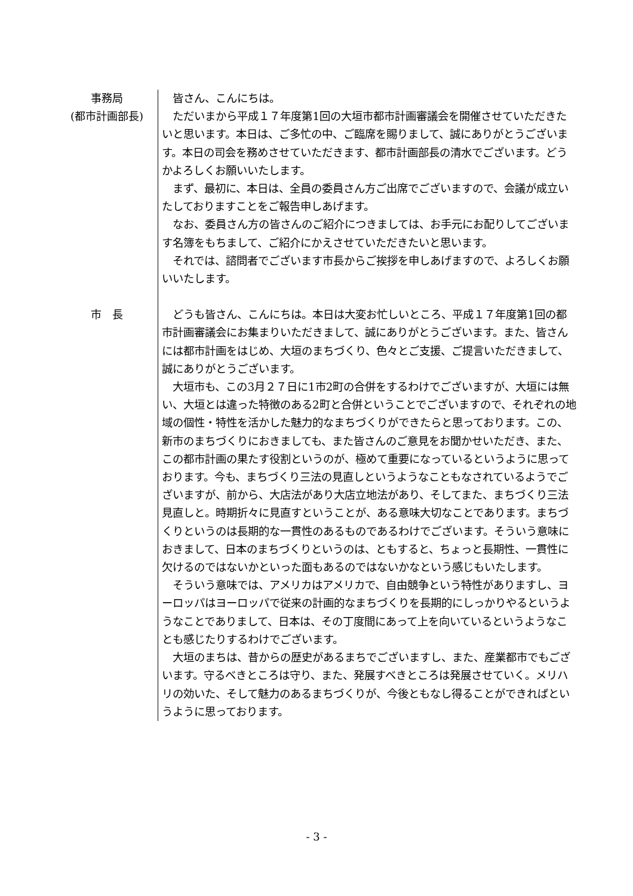事務局
(都市計画部長)
皆さん、こんにちは。
ただいまから平成１７年度第1回の大垣市都市計画審議会を開催させていただきたいと思います。本日は、ご多忙の中、ご臨席を賜りまして、誠にありがとうございます。本日の司会を務めさせていただきます、都市計画部長の清水でございます。どうかよろしくお願いいたします。
まず、最初に、本日は、全員の委員さん方ご出席でございますので、会議が成立いたしておりますことをご報告申しあげます。
なお、委員さん方の皆さんのご紹介につきましては、お手元にお配りしてございます名簿をもちまして、ご紹介にかえさせていただきたいと思います。
それでは、諮問者でございます市長からご挨拶を申しあげますので、よろしくお願いいたします。
市　長
どうも皆さん、こんにちは。本日は大変お忙しいところ、平成１７年度第1回の都市計画審議会にお集まりいただきまして、誠にありがとうございます。また、皆さんには都市計画をはじめ、大垣のまちづくり、色々とご支援、ご提言いただきまして、誠にありがとうございます。
大垣市も、この3月２７日に1市2町の合併をするわけでございますが、大垣には無い、大垣とは違った特徴のある2町と合併ということでございますので、それぞれの地域の個性・特性を活かした魅力的なまちづくりができたらと思っております。この、新市のまちづくりにおきましても、また皆さんのご意見をお聞かせいただき、また、この都市計画の果たす役割というのが、極めて重要になっているというように思っております。今も、まちづくり三法の見直しというようなこともなされているようでございますが、前から、大店法があり大店立地法があり、そしてまた、まちづくり三法見直しと。時期折々に見直すということが、ある意味大切なことであります。まちづくりというのは長期的な一貫性のあるものであるわけでございます。そういう意味におきまして、日本のまちづくりというのは、ともすると、ちょっと長期性、一貫性に欠けるのではないかといった面もあるのではないかなという感じもいたします。
そういう意味では、アメリカはアメリカで、自由競争という特性がありますし、ヨーロッパはヨーロッパで従来の計画的なまちづくりを長期的にしっかりやるというようなことでありまして、日本は、その丁度間にあって上を向いているというようなことも感じたりするわけでございます。
大垣のまちは、昔からの歴史があるまちでございますし、また、産業都市でもございます。守るべきところは守り、また、発展すべきところは発展させていく。メリハリの効いた、そして魅力のあるまちづくりが、今後ともなし得ることができればというように思っております。
- 3 -